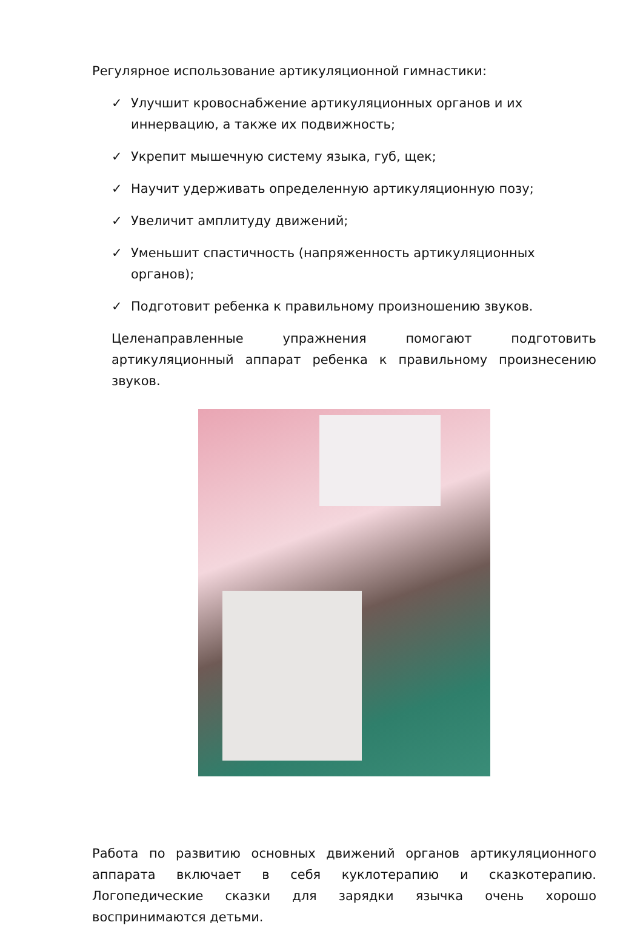Регулярное использование артикуляционной гимнастики:
✓ Улучшит кровоснабжение артикуляционных органов и их иннервацию, а также их подвижность;
✓ Укрепит мышечную систему языка, губ, щек;
✓ Научит удерживать определенную артикуляционную позу;
✓ Увеличит амплитуду движений;
✓ Уменьшит спастичность (напряженность артикуляционных органов);
✓ Подготовит ребенка к правильному произношению звуков.
Целенаправленные упражнения помогают подготовить артикуляционный аппарат ребенка к правильному произнесению звуков.
Работа по развитию основных движений органов артикуляционного аппарата включает в себя куклотерапию и сказкотерапию. Логопедические сказки для зарядки язычка очень хорошо воспринимаются детьми.